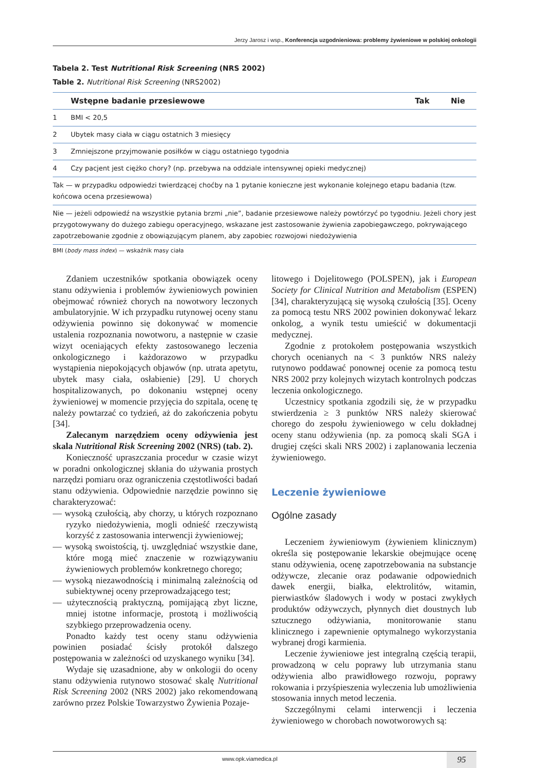Jerzy Jarosz i wsp., Konferencja uzgodnieniowa: problemy żywieniowe w polskiej onkologii
Tabela 2. Test Nutritional Risk Screening (NRS 2002)
Table 2. Nutritional Risk Screening (NRS2002)
| | Wstępne badanie przesiewowe | Tak | Nie |
| --- | --- | --- | --- |
| 1 | BMI < 20,5 | | |
| 2 | Ubytek masy ciała w ciągu ostatnich 3 miesięcy | | |
| 3 | Zmniejszone przyjmowanie posiłków w ciągu ostatniego tygodnia | | |
| 4 | Czy pacjent jest ciężko chory? (np. przebywa na oddziale intensywnej opieki medycznej) | | |
| Tak — w przypadku odpowiedzi twierdzącej choćby na 1 pytanie konieczne jest wykonanie kolejnego etapu badania (tzw. końcowa ocena przesiewowa) | | | |
| Nie — jeżeli odpowiedź na wszystkie pytania brzmi „nie”, badanie przesiewowe należy powtórzyć po tygodniu. Jeżeli chory jest przygotowywany do dużego zabiegu operacyjnego, wskazane jest zastosowanie żywienia zapobiegawczego, pokrywającego zapotrzebowanie zgodnie z obowiązującym planem, aby zapobiec rozwojowi niedożywienia | | | |
BMI (body mass index) — wskaźnik masy ciała
Zdaniem uczestników spotkania obowiązek oceny stanu odżywienia i problemów żywieniowych powinien obejmować również chorych na nowotwory leczonych ambulatoryjnie. W ich przypadku rutynowej oceny stanu odżywienia powinno się dokonywać w momencie ustalenia rozpoznania nowotworu, a następnie w czasie wizyt oceniających efekty zastosowanego leczenia onkologicznego i każdorazowo w przypadku wystąpienia niepokojących objawów (np. utrata apetytu, ubytek masy ciała, osłabienie) [29]. U chorych hospitalizowanych, po dokonaniu wstępnej oceny żywieniowej w momencie przyjęcia do szpitala, ocenę tę należy powtarzać co tydzień, aż do zakończenia pobytu [34].
Zalecanym narzędziem oceny odżywienia jest skala Nutritional Risk Screening 2002 (NRS) (tab. 2).
Konieczność upraszczania procedur w czasie wizyt w poradni onkologicznej skłania do używania prostych narzędzi pomiaru oraz ograniczenia częstotliwości badań stanu odżywienia. Odpowiednie narzędzie powinno się charakteryzować:
— wysoką czułością, aby chorzy, u których rozpoznano ryzyko niedożywienia, mogli odnieść rzeczywistą korzyść z zastosowania interwencji żywieniowej;
— wysoką swoistością, tj. uwzględniać wszystkie dane, które mogą mieć znaczenie w rozwiązywaniu żywieniowych problemów konkretnego chorego;
— wysoką niezawodnością i minimalną zależnością od subiektywnej oceny przeprowadzającego test;
— użytecznością praktyczną, pomijającą zbyt liczne, mniej istotne informacje, prostotą i możliwością szybkiego przeprowadzenia oceny.
Ponadto każdy test oceny stanu odżywienia powinien posiadać ścisły protokół dalszego postępowania w zależności od uzyskanego wyniku [34].
Wydaje się uzasadnione, aby w onkologii do oceny stanu odżywienia rutynowo stosować skalę Nutritional Risk Screening 2002 (NRS 2002) jako rekomendowaną zarówno przez Polskie Towarzystwo Żywienia Pozaje-
litowego i Dojelitowego (POLSPEN), jak i European Society for Clinical Nutrition and Metabolism (ESPEN) [34], charakteryzującą się wysoką czułością [35]. Oceny za pomocą testu NRS 2002 powinien dokonywać lekarz onkolog, a wynik testu umieścić w dokumentacji medycznej.
Zgodnie z protokołem postępowania wszystkich chorych ocenianych na < 3 punktów NRS należy rutynowo poddawać ponownej ocenie za pomocą testu NRS 2002 przy kolejnych wizytach kontrolnych podczas leczenia onkologicznego.
Uczestnicy spotkania zgodzili się, że w przypadku stwierdzenia ≥ 3 punktów NRS należy skierować chorego do zespołu żywieniowego w celu dokładnej oceny stanu odżywienia (np. za pomocą skali SGA i drugiej części skali NRS 2002) i zaplanowania leczenia żywieniowego.
Leczenie żywieniowe
Ogólne zasady
Leczeniem żywieniowym (żywieniem klinicznym) określa się postępowanie lekarskie obejmujące ocenę stanu odżywienia, ocenę zapotrzebowania na substancje odżywcze, zlecanie oraz podawanie odpowiednich dawek energii, białka, elektrolitów, witamin, pierwiastków śladowych i wody w postaci zwykłych produktów odżywczych, płynnych diet doustnych lub sztucznego odżywiania, monitorowanie stanu klinicznego i zapewnienie optymalnego wykorzystania wybranej drogi karmienia.
Leczenie żywieniowe jest integralną częścią terapii, prowadzoną w celu poprawy lub utrzymania stanu odżywienia albo prawidłowego rozwoju, poprawy rokowania i przyśpieszenia wyleczenia lub umożliwienia stosowania innych metod leczenia.
Szczególnymi celami interwencji i leczenia żywieniowego w chorobach nowotworowych są:
www.opk.viamedica.pl
95